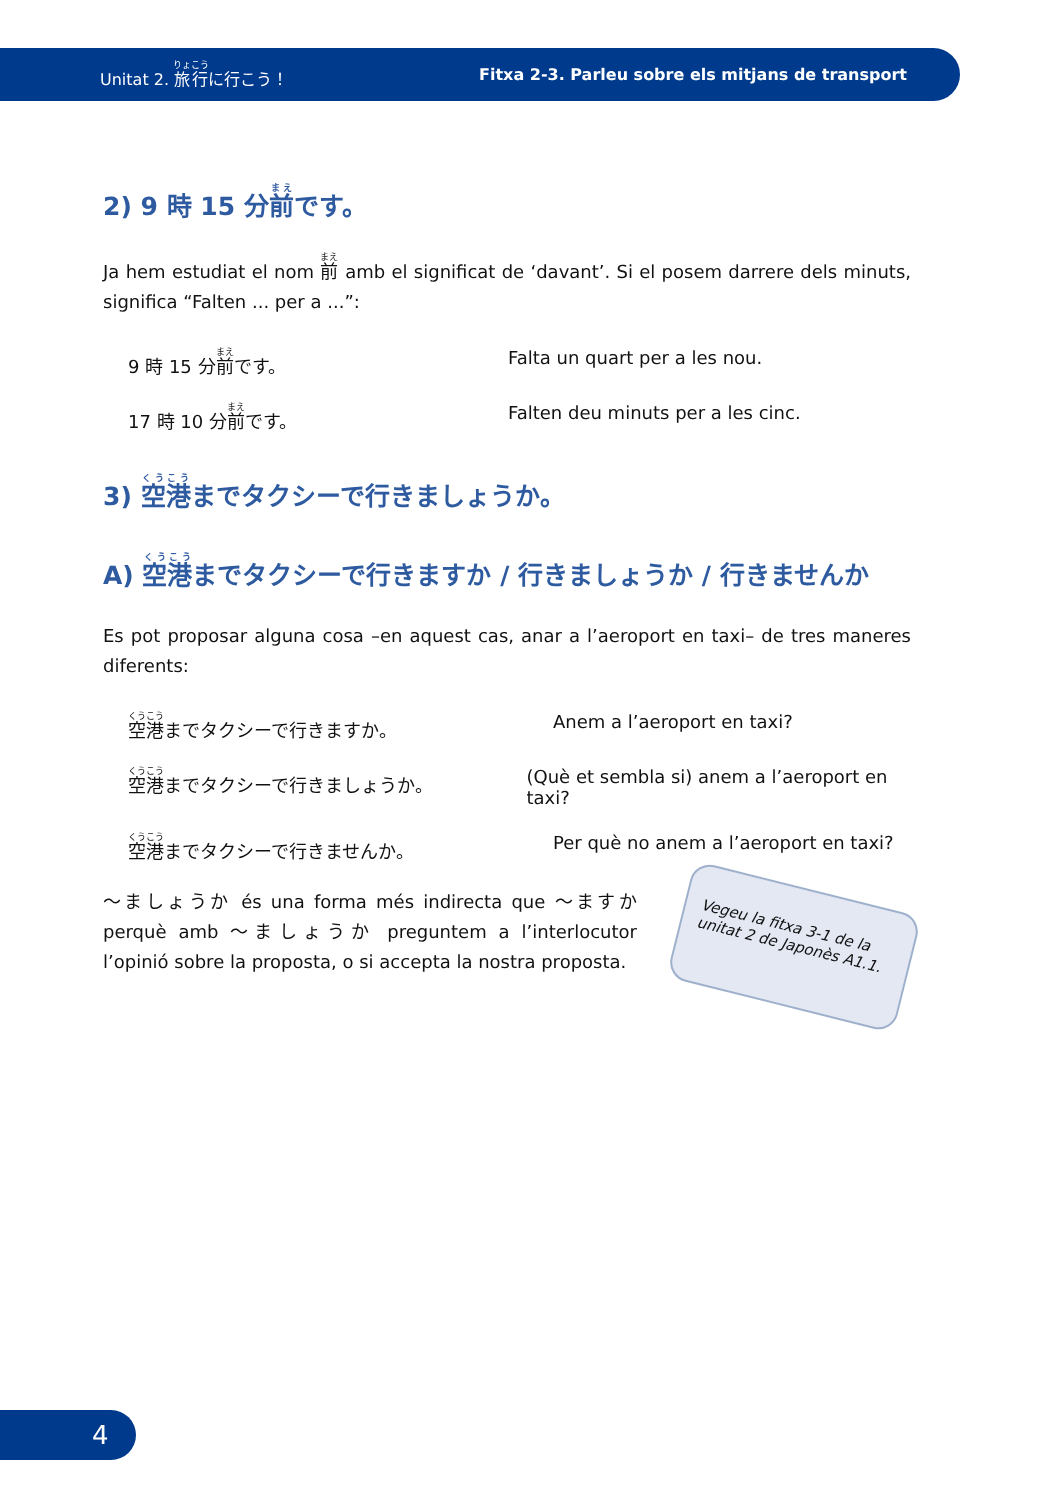Unitat 2. 旅行に行こう！ Fitxa 2-3. Parleu sobre els mitjans de transport
2) 9 時 15 分前です。
Ja hem estudiat el nom 前 amb el significat de ‘davant’. Si el posem darrere dels minuts, significa “Falten ... per a ...”:
9 時 15 分前です。 Falta un quart per a les nou.
17 時 10 分前です。 Falten deu minuts per a les cinc.
3) 空港までタクシーで行きましょうか。
A) 空港までタクシーで行きますか / 行きましょうか / 行きませんか
Es pot proposar alguna cosa –en aquest cas, anar a l’aeroport en taxi– de tres maneres diferents:
空港までタクシーで行きますか。 Anem a l’aeroport en taxi?
空港までタクシーで行きましょうか。 (Què et sembla si) anem a l’aeroport en taxi?
空港までタクシーで行きませんか。 Per què no anem a l’aeroport en taxi?
Vegeu la fitxa 3-1 de la unitat 2 de Japonès A1.1.
〜ましょうか és una forma més indirecta que 〜ますか perquè amb 〜ましょうか preguntem a l’interlocutor l’opinió sobre la proposta, o si accepta la nostra proposta.
4